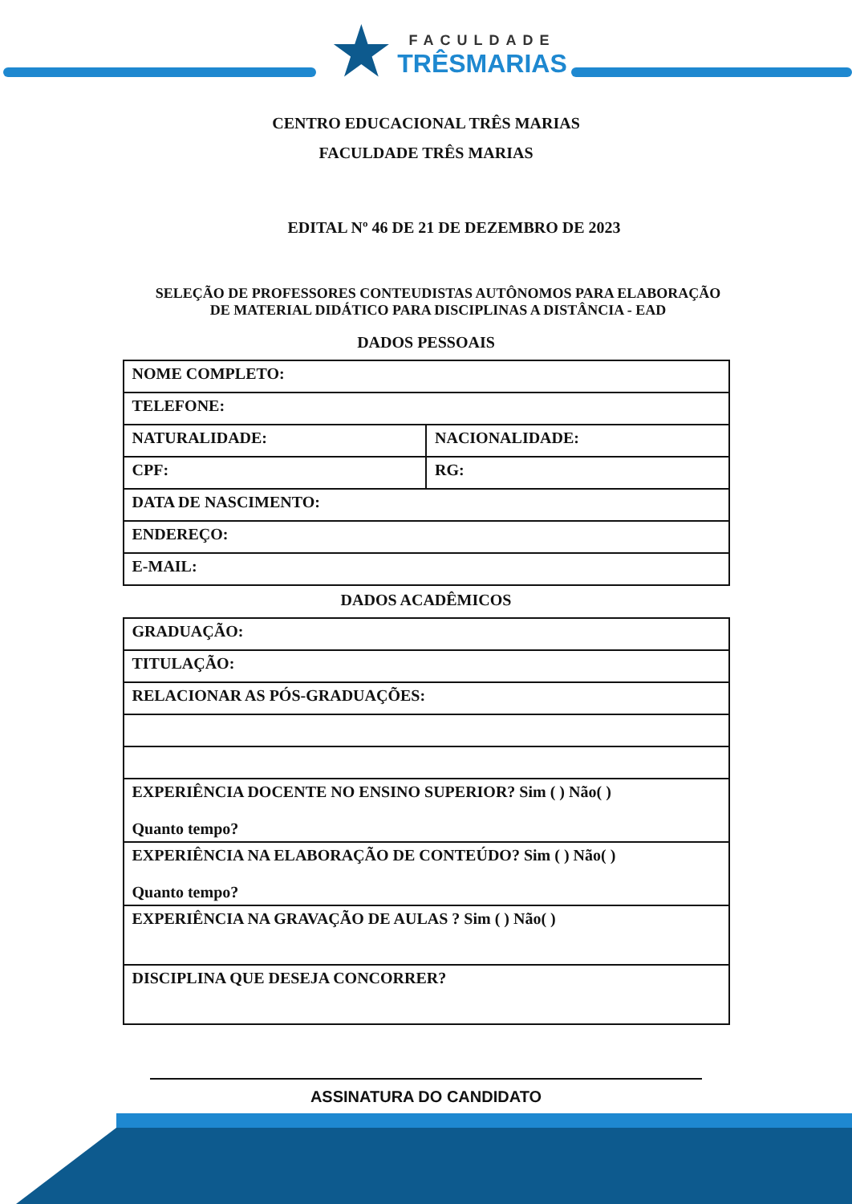★
FACULDADE
TRÊSMARIAS
CENTRO EDUCACIONAL TRÊS MARIAS
FACULDADE TRÊS MARIAS
EDITAL Nº 46 DE 21 DE DEZEMBRO DE 2023
SELEÇÃO DE PROFESSORES CONTEUDISTAS AUTÔNOMOS PARA ELABORAÇÃO
DE MATERIAL DIDÁTICO PARA DISCIPLINAS A DISTÂNCIA - EAD
DADOS PESSOAIS
| NOME COMPLETO: | |
| TELEFONE: | |
| NATURALIDADE: | NACIONALIDADE: |
| CPF: | RG: |
| DATA DE NASCIMENTO: | |
| ENDEREÇO: | |
| E-MAIL: | |
DADOS ACADÊMICOS
| GRADUAÇÃO: |
| TITULAÇÃO: |
| RELACIONAR AS PÓS-GRADUAÇÕES: |
| EXPERIÊNCIA DOCENTE NO ENSINO SUPERIOR? Sim ( ) Não( ) Quanto tempo? |
| EXPERIÊNCIA NA ELABORAÇÃO DE CONTEÚDO? Sim ( ) Não( ) Quanto tempo? |
| EXPERIÊNCIA NA GRAVAÇÃO DE AULAS ? Sim ( ) Não( ) |
| DISCIPLINA QUE DESEJA CONCORRER? |
ASSINATURA DO CANDIDATO